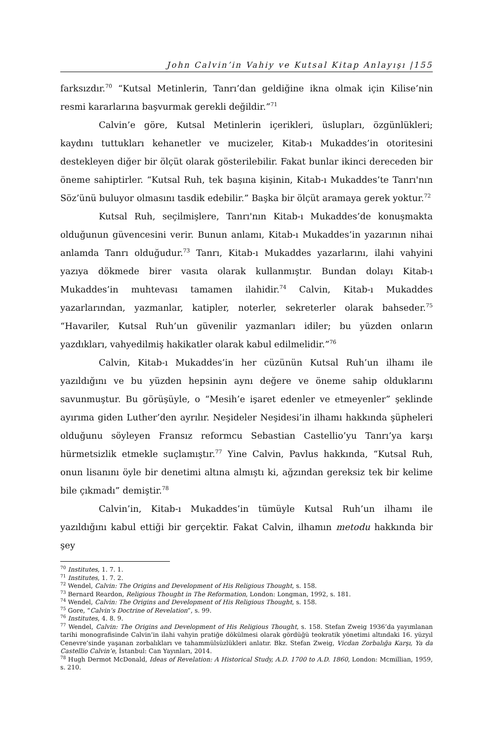John Calvin’in Vahiy ve Kutsal Kitap Anlayışı |155
farksızdır.<sup>70</sup> “Kutsal Metinlerin, Tanrı’dan geldiğine ikna olmak için Kilise’nin resmi kararlarına başvurmak gerekli değildir.”<sup>71</sup>
Calvin’e göre, Kutsal Metinlerin içerikleri, üslupları, özgünlükleri; kaydını tuttukları kehanetler ve mucizeler, Kitab-ı Mukaddes’in otoritesini destekleyen diğer bir ölçüt olarak gösterilebilir. Fakat bunlar ikinci dereceden bir öneme sahiptirler. “Kutsal Ruh, tek başına kişinin, Kitab-ı Mukaddes’te Tanrı'nın Söz’ünü buluyor olmasını tasdik edebilir.” Başka bir ölçüt aramaya gerek yoktur.<sup>72</sup>
Kutsal Ruh, seçilmişlere, Tanrı'nın Kitab-ı Mukaddes’de konuşmakta olduğunun güvencesini verir. Bunun anlamı, Kitab-ı Mukaddes’in yazarının nihai anlamda Tanrı olduğudur.<sup>73</sup> Tanrı, Kitab-ı Mukaddes yazarlarını, ilahi vahyini yazıya dökmede birer vasıta olarak kullanmıştır. Bundan dolayı Kitab-ı Mukaddes’in muhtevası tamamen ilahidir.<sup>74</sup> Calvin, Kitab-ı Mukaddes yazarlarından, yazmanlar, katipler, noterler, sekreterler olarak bahseder.<sup>75</sup> “Havariler, Kutsal Ruh’un güvenilir yazmanları idiler; bu yüzden onların yazdıkları, vahyedilmiş hakikatler olarak kabul edilmelidir.”<sup>76</sup>
Calvin, Kitab-ı Mukaddes’in her cüzünün Kutsal Ruh’un ilhamı ile yazıldığını ve bu yüzden hepsinin aynı değere ve öneme sahip olduklarını savunmuştur. Bu görüşüyle, o “Mesih’e işaret edenler ve etmeyenler” şeklinde ayırıma giden Luther’den ayrılır. Neşideler Neşidesi’in ilhamı hakkında şüpheleri olduğunu söyleyen Fransız reformcu Sebastian Castellio’yu Tanrı’ya karşı hürmetsizlik etmekle suçlamıştır.<sup>77</sup> Yine Calvin, Pavlus hakkında, “Kutsal Ruh, onun lisanını öyle bir denetimi altına almıştı ki, ağzından gereksiz tek bir kelime bile çıkmadı” demiştir.<sup>78</sup>
Calvin’in, Kitab-ı Mukaddes’in tümüyle Kutsal Ruh’un ilhamı ile yazıldığını kabul ettiği bir gerçektir. Fakat Calvin, ilhamın metodu hakkında bir şey
<sup>70</sup> Institutes, 1. 7. 1.
<sup>71</sup> Institutes, 1. 7. 2.
<sup>72</sup> Wendel, Calvin: The Origins and Development of His Religious Thought, s. 158.
<sup>73</sup> Bernard Reardon, Religious Thought in The Reformation, London: Longman, 1992, s. 181.
<sup>74</sup> Wendel, Calvin: The Origins and Development of His Religious Thought, s. 158.
<sup>75</sup> Gore, “Calvin’s Doctrine of Revelation”, s. 99.
<sup>76</sup> Institutes, 4. 8. 9.
<sup>77</sup> Wendel, Calvin: The Origins and Development of His Religious Thought, s. 158. Stefan Zweig 1936’da yayımlanan tarihi monografisinde Calvin’in ilahi vahyin pratiğe dökülmesi olarak gördüğü teokratik yönetimi altındaki 16. yüzyıl Cenevre’sinde yaşanan zorbalıkları ve tahammülsüzlükleri anlatır. Bkz. Stefan Zweig, Vicdan Zorbalığa Karşı, Ya da Castellio Calvin’e, İstanbul: Can Yayınları, 2014.
<sup>78</sup> Hugh Dermot McDonald, Ideas of Revelation: A Historical Study, A.D. 1700 to A.D. 1860, London: Mcmillian, 1959, s. 210.